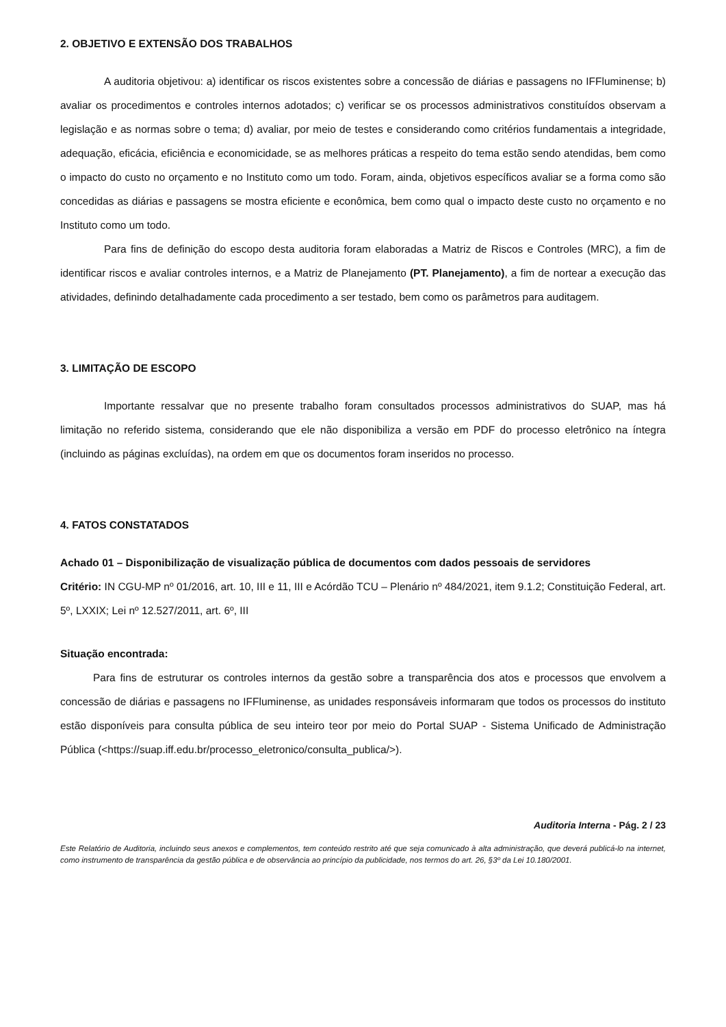2. OBJETIVO E EXTENSÃO DOS TRABALHOS
A auditoria objetivou: a) identificar os riscos existentes sobre a concessão de diárias e passagens no IFFluminense; b) avaliar os procedimentos e controles internos adotados; c) verificar se os processos administrativos constituídos observam a legislação e as normas sobre o tema; d) avaliar, por meio de testes e considerando como critérios fundamentais a integridade, adequação, eficácia, eficiência e economicidade, se as melhores práticas a respeito do tema estão sendo atendidas, bem como o impacto do custo no orçamento e no Instituto como um todo. Foram, ainda, objetivos específicos avaliar se a forma como são concedidas as diárias e passagens se mostra eficiente e econômica, bem como qual o impacto deste custo no orçamento e no Instituto como um todo.
Para fins de definição do escopo desta auditoria foram elaboradas a Matriz de Riscos e Controles (MRC), a fim de identificar riscos e avaliar controles internos, e a Matriz de Planejamento (PT. Planejamento), a fim de nortear a execução das atividades, definindo detalhadamente cada procedimento a ser testado, bem como os parâmetros para auditagem.
3. LIMITAÇÃO DE ESCOPO
Importante ressalvar que no presente trabalho foram consultados processos administrativos do SUAP, mas há limitação no referido sistema, considerando que ele não disponibiliza a versão em PDF do processo eletrônico na íntegra (incluindo as páginas excluídas), na ordem em que os documentos foram inseridos no processo.
4. FATOS CONSTATADOS
Achado 01 – Disponibilização de visualização pública de documentos com dados pessoais de servidores
Critério: IN CGU-MP nº 01/2016, art. 10, III e 11, III e Acórdão TCU – Plenário nº 484/2021, item 9.1.2; Constituição Federal, art. 5º, LXXIX; Lei nº 12.527/2011, art. 6º, III
Situação encontrada:
Para fins de estruturar os controles internos da gestão sobre a transparência dos atos e processos que envolvem a concessão de diárias e passagens no IFFluminense, as unidades responsáveis informaram que todos os processos do instituto estão disponíveis para consulta pública de seu inteiro teor por meio do Portal SUAP - Sistema Unificado de Administração Pública (<https://suap.iff.edu.br/processo_eletronico/consulta_publica/>).
Auditoria Interna - Pág. 2 / 23
Este Relatório de Auditoria, incluindo seus anexos e complementos, tem conteúdo restrito até que seja comunicado à alta administração, que deverá publicá-lo na internet, como instrumento de transparência da gestão pública e de observância ao princípio da publicidade, nos termos do art. 26, §3º da Lei 10.180/2001.